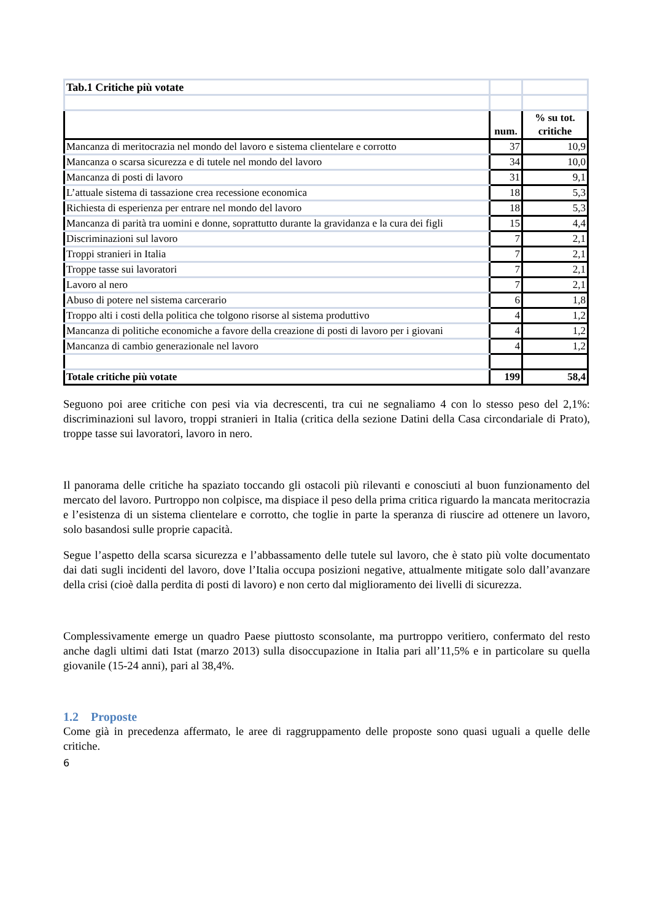| Tab.1 Critiche più votate | | |
| | num. | % su tot. critiche |
| Mancanza di meritocrazia nel mondo del lavoro e sistema clientelare e corrotto | 37 | 10,9 |
| Mancanza o scarsa sicurezza e di tutele nel mondo del lavoro | 34 | 10,0 |
| Mancanza di posti di lavoro | 31 | 9,1 |
| L’attuale sistema di tassazione crea recessione economica | 18 | 5,3 |
| Richiesta di esperienza per entrare nel mondo del lavoro | 18 | 5,3 |
| Mancanza di parità tra uomini e donne, soprattutto durante la gravidanza e la cura dei figli | 15 | 4,4 |
| Discriminazioni sul lavoro | 7 | 2,1 |
| Troppi stranieri in Italia | 7 | 2,1 |
| Troppe tasse sui lavoratori | 7 | 2,1 |
| Lavoro al nero | 7 | 2,1 |
| Abuso di potere nel sistema carcerario | 6 | 1,8 |
| Troppo alti i costi della politica che tolgono risorse al sistema produttivo | 4 | 1,2 |
| Mancanza di politiche economiche a favore della creazione di posti di lavoro per i giovani | 4 | 1,2 |
| Mancanza di cambio generazionale nel lavoro | 4 | 1,2 |
| Totale critiche più votate | 199 | 58,4 |
Seguono poi aree critiche con pesi via via decrescenti, tra cui ne segnaliamo 4 con lo stesso peso del 2,1%: discriminazioni sul lavoro, troppi stranieri in Italia (critica della sezione Datini della Casa circondariale di Prato), troppe tasse sui lavoratori, lavoro in nero.
Il panorama delle critiche ha spaziato toccando gli ostacoli più rilevanti e conosciuti al buon funzionamento del mercato del lavoro. Purtroppo non colpisce, ma dispiace il peso della prima critica riguardo la mancata meritocrazia e l’esistenza di un sistema clientelare e corrotto, che toglie in parte la speranza di riuscire ad ottenere un lavoro, solo basandosi sulle proprie capacità.
Segue l’aspetto della scarsa sicurezza e l’abbassamento delle tutele sul lavoro, che è stato più volte documentato dai dati sugli incidenti del lavoro, dove l’Italia occupa posizioni negative, attualmente mitigate solo dall’avanzare della crisi (cioè dalla perdita di posti di lavoro) e non certo dal miglioramento dei livelli di sicurezza.
Complessivamente emerge un quadro Paese piuttosto sconsolante, ma purtroppo veritiero, confermato del resto anche dagli ultimi dati Istat (marzo 2013) sulla disoccupazione in Italia pari all’11,5% e in particolare su quella giovanile (15-24 anni), pari al 38,4%.
1.2 Proposte
Come già in precedenza affermato, le aree di raggruppamento delle proposte sono quasi uguali a quelle delle critiche.
6